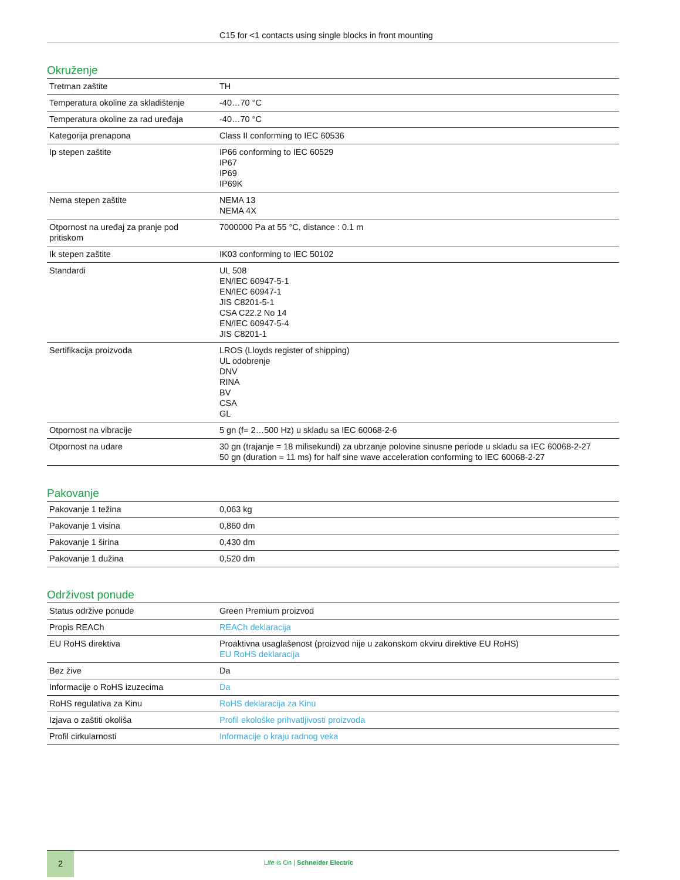C15 for <1 contacts using single blocks in front mounting
Okruženje
| Tretman zaštite | TH |
| Temperatura okoline za skladištenje | -40…70 °C |
| Temperatura okoline za rad uređaja | -40…70 °C |
| Kategorija prenapona | Class II conforming to IEC 60536 |
| Ip stepen zaštite | IP66 conforming to IEC 60529 IP67 IP69 IP69K |
| Nema stepen zaštite | NEMA 13 NEMA 4X |
| Otpornost na uređaj za pranje pod pritiskom | 7000000 Pa at 55 °C, distance : 0.1 m |
| Ik stepen zaštite | IK03 conforming to IEC 50102 |
| Standardi | UL 508 EN/IEC 60947-5-1 EN/IEC 60947-1 JIS C8201-5-1 CSA C22.2 No 14 EN/IEC 60947-5-4 JIS C8201-1 |
| Sertifikacija proizvoda | LROS (Lloyds register of shipping) UL odobrenje DNV RINA BV CSA GL |
| Otpornost na vibracije | 5 gn (f= 2…500 Hz) u skladu sa IEC 60068-2-6 |
| Otpornost na udare | 30 gn (trajanje = 18 milisekundi) za ubrzanje polovine sinusne periode u skladu sa IEC 60068-2-27 50 gn (duration = 11 ms) for half sine wave acceleration conforming to IEC 60068-2-27 |
Pakovanje
| Pakovanje 1 težina | 0,063 kg |
| Pakovanje 1 visina | 0,860 dm |
| Pakovanje 1 širina | 0,430 dm |
| Pakovanje 1 dužina | 0,520 dm |
Održivost ponude
| Status održive ponude | Green Premium proizvod |
| Propis REACh | REACh deklaracija |
| EU RoHS direktiva | Proaktivna usaglašenost (proizvod nije u zakonskom okviru direktive EU RoHS) EU RoHS deklaracija |
| Bez žive | Da |
| Informacije o RoHS izuzecima | Da |
| RoHS regulativa za Kinu | RoHS deklaracija za Kinu |
| Izjava o zaštiti okoliša | Profil ekološke prihvatljivosti proizvoda |
| Profil cirkularnosti | Informacije o kraju radnog veka |
2
Life Is On | Schneider Electric